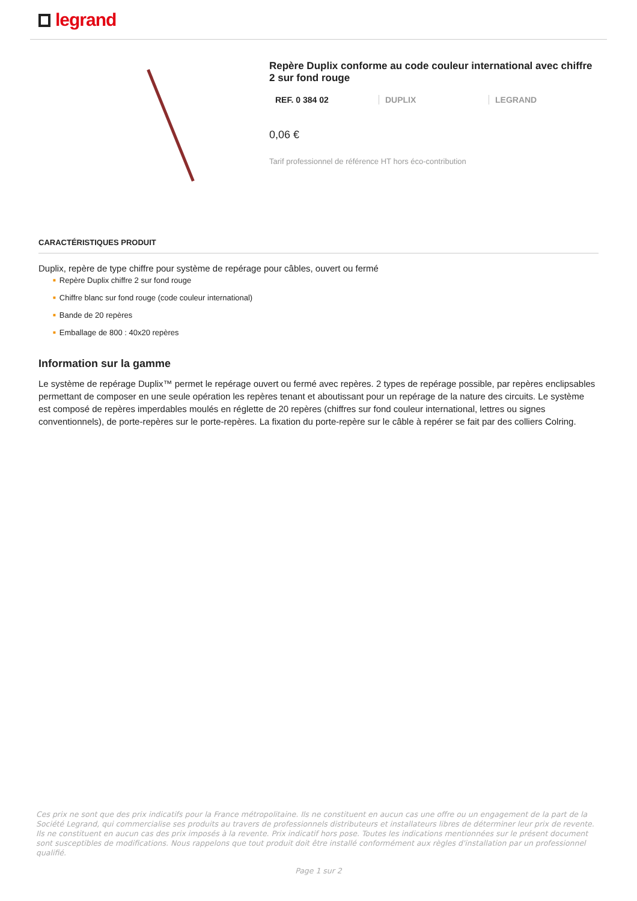legrand
Repère Duplix conforme au code couleur international avec chiffre 2 sur fond rouge
REF. 0 384 02 DUPLIX LEGRAND
0,06 €
Tarif professionnel de référence HT hors éco-contribution
CARACTÉRISTIQUES PRODUIT
Duplix, repère de type chiffre pour système de repérage pour câbles, ouvert ou fermé
■ Repère Duplix chiffre 2 sur fond rouge
■ Chiffre blanc sur fond rouge (code couleur international)
■ Bande de 20 repères
■ Emballage de 800 : 40x20 repères
Information sur la gamme
Le système de repérage Duplix™ permet le repérage ouvert ou fermé avec repères. 2 types de repérage possible, par repères enclipsables permettant de composer en une seule opération les repères tenant et aboutissant pour un repérage de la nature des circuits. Le système est composé de repères imperdables moulés en réglette de 20 repères (chiffres sur fond couleur international, lettres ou signes conventionnels), de porte-repères sur le porte-repères. La fixation du porte-repère sur le câble à repérer se fait par des colliers Colring.
Ces prix ne sont que des prix indicatifs pour la France métropolitaine. Ils ne constituent en aucun cas une offre ou un engagement de la part de la Société Legrand, qui commercialise ses produits au travers de professionnels distributeurs et installateurs libres de déterminer leur prix de revente. Ils ne constituent en aucun cas des prix imposés à la revente. Prix indicatif hors pose. Toutes les indications mentionnées sur le présent document sont susceptibles de modifications. Nous rappelons que tout produit doit être installé conformément aux règles d'installation par un professionnel qualifié.
Page 1 sur 2